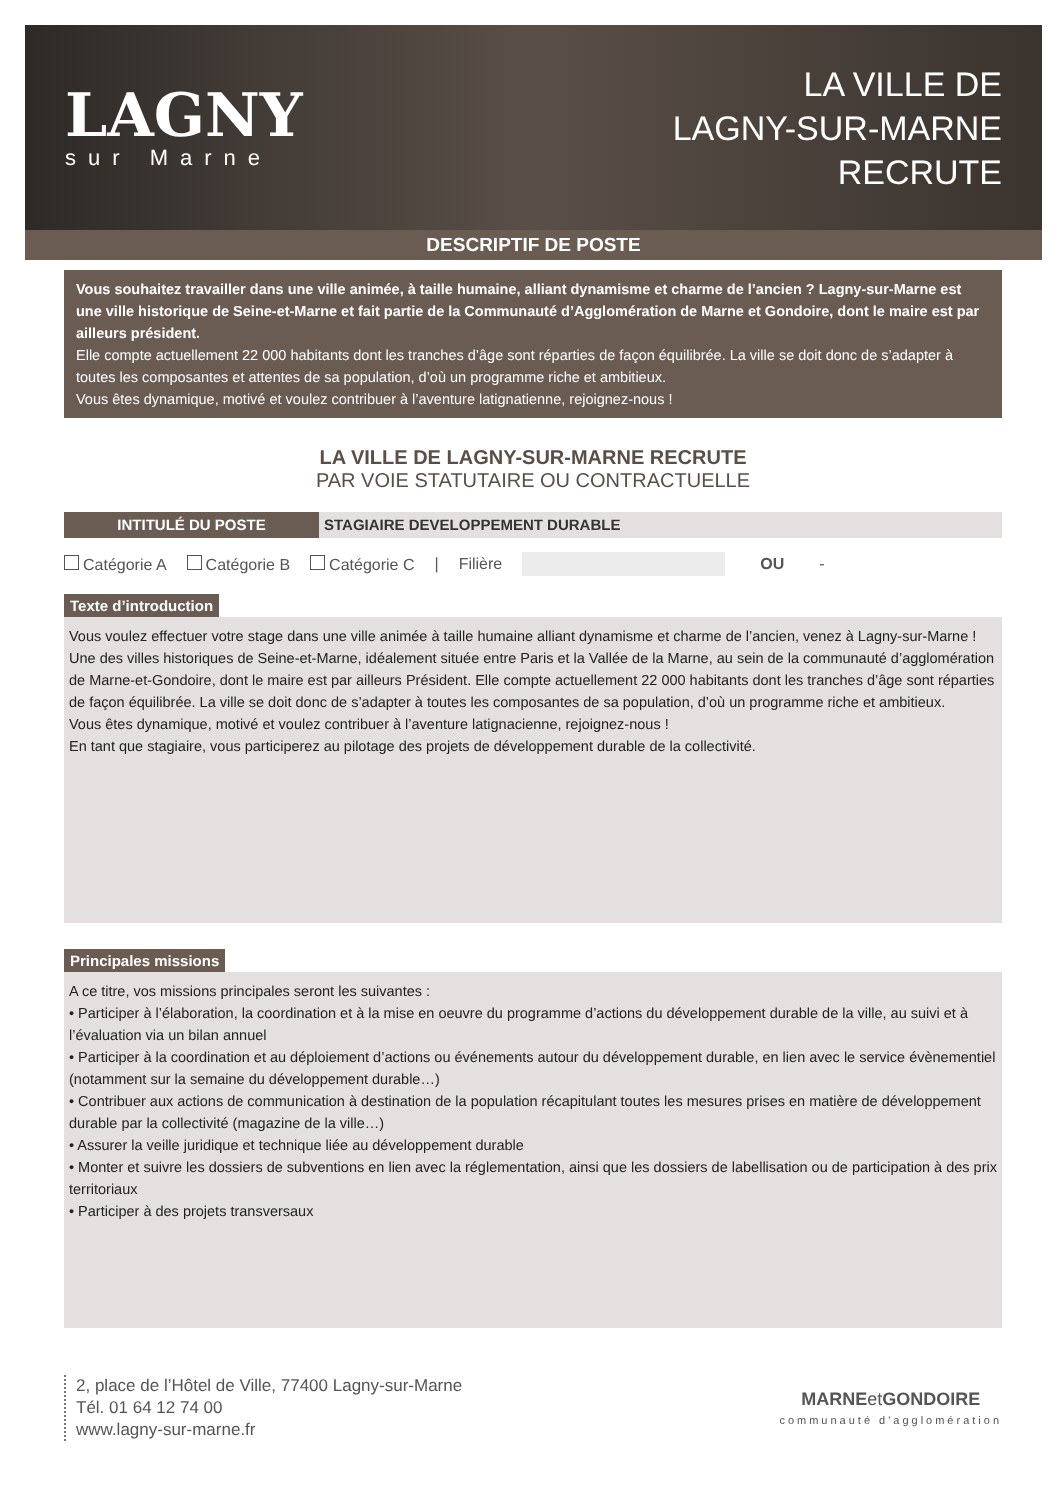LAGNY
sur Marne
LA VILLE DE
LAGNY-SUR-MARNE
RECRUTE
DESCRIPTIF DE POSTE
Vous souhaitez travailler dans une ville animée, à taille humaine, alliant dynamisme et charme de l’ancien ? Lagny-sur-Marne est une ville historique de Seine-et-Marne et fait partie de la Communauté d’Agglomération de Marne et Gondoire, dont le maire est par ailleurs président.
Elle compte actuellement 22 000 habitants dont les tranches d’âge sont réparties de façon équilibrée. La ville se doit donc de s’adapter à toutes les composantes et attentes de sa population, d’où un programme riche et ambitieux.
Vous êtes dynamique, motivé et voulez contribuer à l’aventure latignatienne, rejoignez-nous !
LA VILLE DE LAGNY-SUR-MARNE RECRUTE
PAR VOIE STATUTAIRE OU CONTRACTUELLE
INTITULÉ DU POSTE STAGIAIRE DEVELOPPEMENT DURABLE
Catégorie A Catégorie B Catégorie C | Filière OU -
Texte d’introduction
Vous voulez effectuer votre stage dans une ville animée à taille humaine alliant dynamisme et charme de l’ancien, venez à Lagny-sur-Marne ! Une des villes historiques de Seine-et-Marne, idéalement située entre Paris et la Vallée de la Marne, au sein de la communauté d’agglomération de Marne-et-Gondoire, dont le maire est par ailleurs Président. Elle compte actuellement 22 000 habitants dont les tranches d’âge sont réparties de façon équilibrée. La ville se doit donc de s’adapter à toutes les composantes de sa population, d’où un programme riche et ambitieux.
Vous êtes dynamique, motivé et voulez contribuer à l’aventure latignacienne, rejoignez-nous !
En tant que stagiaire, vous participerez au pilotage des projets de développement durable de la collectivité.
Principales missions
A ce titre, vos missions principales seront les suivantes :
• Participer à l’élaboration, la coordination et à la mise en oeuvre du programme d’actions du développement durable de la ville, au suivi et à l’évaluation via un bilan annuel
• Participer à la coordination et au déploiement d’actions ou événements autour du développement durable, en lien avec le service évènementiel (notamment sur la semaine du développement durable…)
• Contribuer aux actions de communication à destination de la population récapitulant toutes les mesures prises en matière de développement durable par la collectivité (magazine de la ville…)
• Assurer la veille juridique et technique liée au développement durable
• Monter et suivre les dossiers de subventions en lien avec la réglementation, ainsi que les dossiers de labellisation ou de participation à des prix territoriaux
• Participer à des projets transversaux
2, place de l’Hôtel de Ville, 77400 Lagny-sur-Marne
Tél. 01 64 12 74 00
www.lagny-sur-marne.fr
MARNEet GONDOIRE
communauté d'agglomération